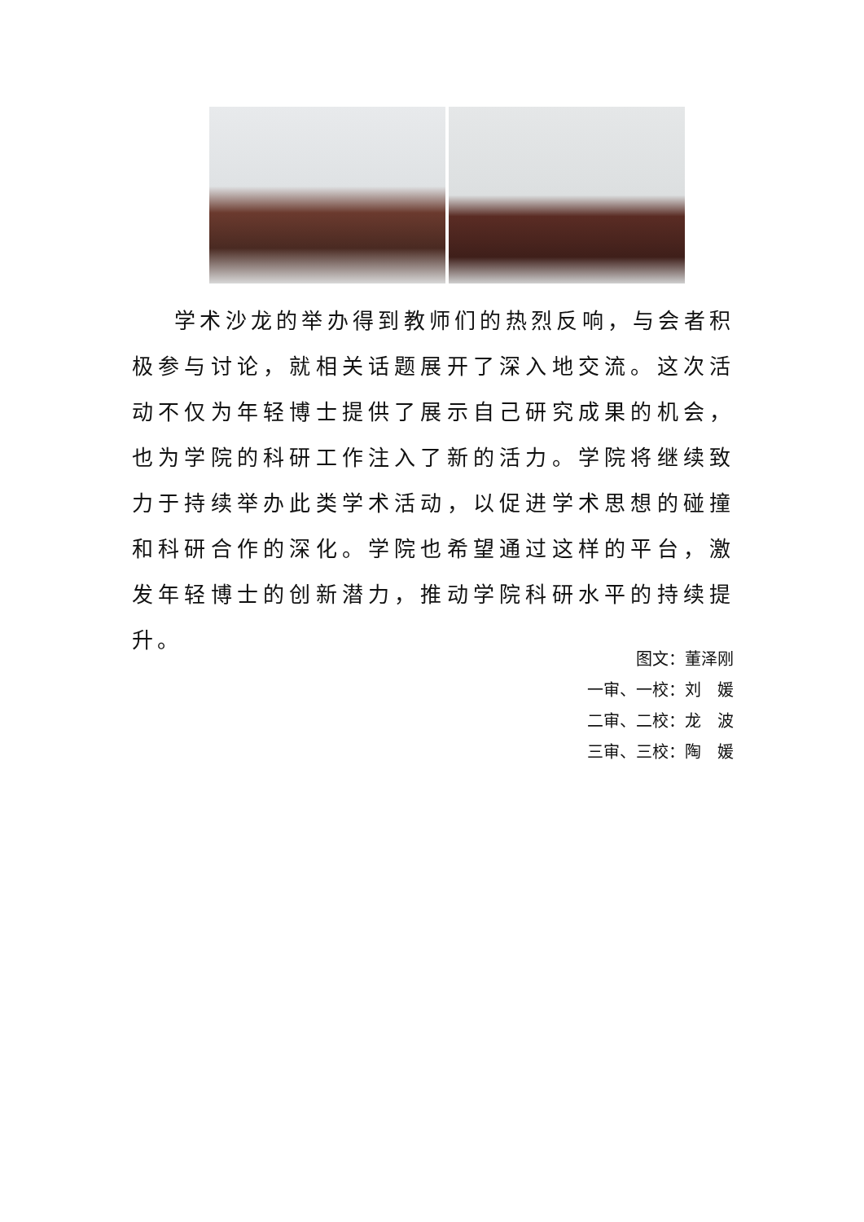学术沙龙的举办得到教师们的热烈反响，与会者积极参与讨论，就相关话题展开了深入地交流。这次活动不仅为年轻博士提供了展示自己研究成果的机会，也为学院的科研工作注入了新的活力。学院将继续致力于持续举办此类学术活动，以促进学术思想的碰撞和科研合作的深化。学院也希望通过这样的平台，激发年轻博士的创新潜力，推动学院科研水平的持续提升。
图文：董泽刚
一审、一校：刘　媛
二审、二校：龙　波
三审、三校：陶　媛